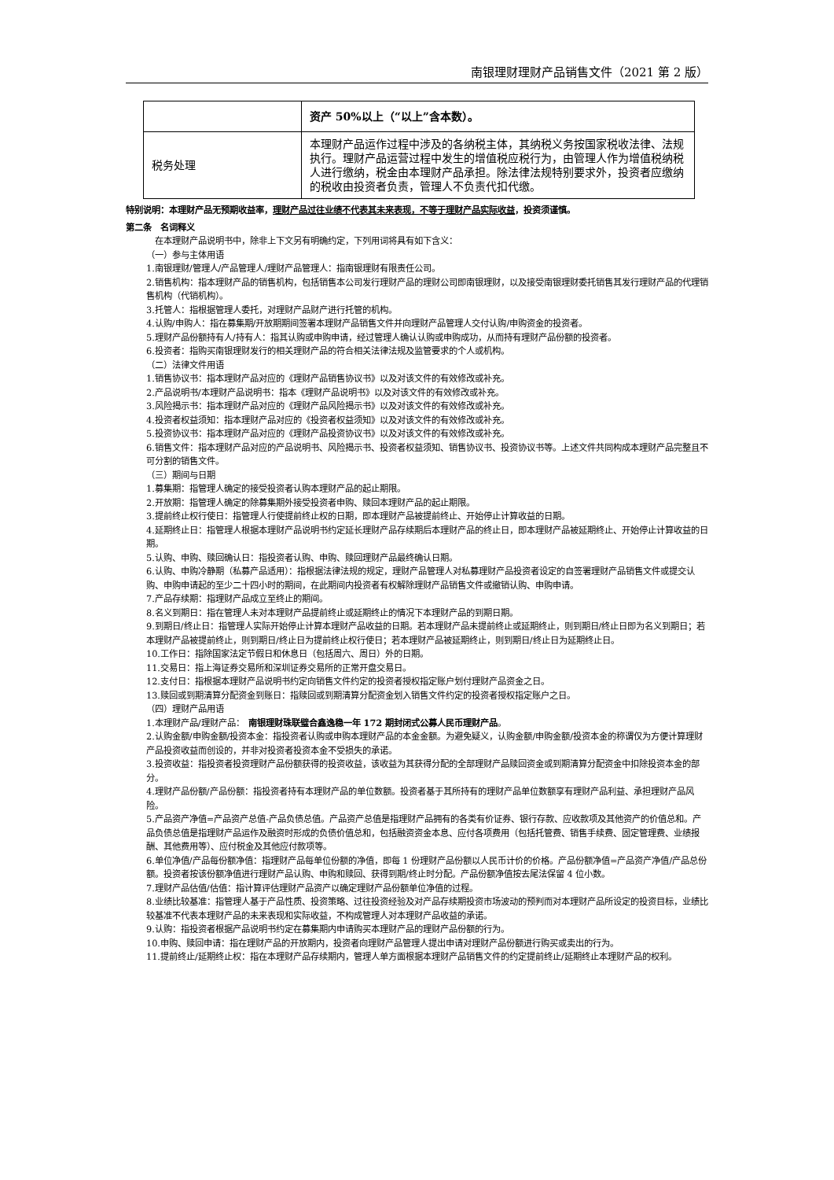南银理财理财产品销售文件（2021 第 2 版）
| | 资产 50%以上（“以上”含本数）。 |
| 税务处理 | 本理财产品运作过程中涉及的各纳税主体，其纳税义务按国家税收法律、法规执行。理财产品运营过程中发生的增值税应税行为，由管理人作为增值税纳税人进行缴纳，税金由本理财产品承担。除法律法规特别要求外，投资者应缴纳的税收由投资者负责，管理人不负责代扣代缴。 |
特别说明：本理财产品无预期收益率，理财产品过往业绩不代表其未来表现，不等于理财产品实际收益，投资须谨慎。
第二条　名词释义
　在本理财产品说明书中，除非上下文另有明确约定，下列用词将具有如下含义：
（一）参与主体用语
1.南银理财/管理人/产品管理人/理财产品管理人：指南银理财有限责任公司。
2.销售机构：指本理财产品的销售机构，包括销售本公司发行理财产品的理财公司即南银理财，以及接受南银理财委托销售其发行理财产品的代理销售机构（代销机构）。
3.托管人：指根据管理人委托，对理财产品财产进行托管的机构。
4.认购/申购人：指在募集期/开放期期间签署本理财产品销售文件并向理财产品管理人交付认购/申购资金的投资者。
5.理财产品份额持有人/持有人：指其认购或申购申请，经过管理人确认认购或申购成功，从而持有理财产品份额的投资者。
6.投资者：指购买南银理财发行的相关理财产品的符合相关法律法规及监管要求的个人或机构。
（二）法律文件用语
1.销售协议书：指本理财产品对应的《理财产品销售协议书》以及对该文件的有效修改或补充。
2.产品说明书/本理财产品说明书：指本《理财产品说明书》以及对该文件的有效修改或补充。
3.风险揭示书：指本理财产品对应的《理财产品风险揭示书》以及对该文件的有效修改或补充。
4.投资者权益须知：指本理财产品对应的《投资者权益须知》以及对该文件的有效修改或补充。
5.投资协议书：指本理财产品对应的《理财产品投资协议书》以及对该文件的有效修改或补充。
6.销售文件：指本理财产品对应的产品说明书、风险揭示书、投资者权益须知、销售协议书、投资协议书等。上述文件共同构成本理财产品完整且不可分割的销售文件。
（三）期间与日期
1.募集期：指管理人确定的接受投资者认购本理财产品的起止期限。
2.开放期：指管理人确定的除募集期外接受投资者申购、赎回本理财产品的起止期限。
3.提前终止权行使日：指管理人行使提前终止权的日期，即本理财产品被提前终止、开始停止计算收益的日期。
4.延期终止日：指管理人根据本理财产品说明书约定延长理财产品存续期后本理财产品的终止日，即本理财产品被延期终止、开始停止计算收益的日期。
5.认购、申购、赎回确认日：指投资者认购、申购、赎回理财产品最终确认日期。
6.认购、申购冷静期（私募产品适用）：指根据法律法规的规定，理财产品管理人对私募理财产品投资者设定的自签署理财产品销售文件或提交认购、申购申请起的至少二十四小时的期间，在此期间内投资者有权解除理财产品销售文件或撤销认购、申购申请。
7.产品存续期：指理财产品成立至终止的期间。
8.名义到期日：指在管理人未对本理财产品提前终止或延期终止的情况下本理财产品的到期日期。
9.到期日/终止日：指管理人实际开始停止计算本理财产品收益的日期。若本理财产品未提前终止或延期终止，则到期日/终止日即为名义到期日；若本理财产品被提前终止，则到期日/终止日为提前终止权行使日；若本理财产品被延期终止，则到期日/终止日为延期终止日。
10.工作日：指除国家法定节假日和休息日（包括周六、周日）外的日期。
11.交易日：指上海证券交易所和深圳证券交易所的正常开盘交易日。
12.支付日：指根据本理财产品说明书约定向销售文件约定的投资者授权指定账户划付理财产品资金之日。
13.赎回或到期清算分配资金到账日：指赎回或到期清算分配资金划入销售文件约定的投资者授权指定账户之日。
（四）理财产品用语
1.本理财产品/理财产品：　南银理财珠联璧合鑫逸稳一年 172 期封闭式公募人民币理财产品。
2.认购金额/申购金额/投资本金：指投资者认购或申购本理财产品的本金金额。为避免疑义，认购金额/申购金额/投资本金的称谓仅为方便计算理财产品投资收益而创设的，并非对投资者投资本金不受损失的承诺。
3.投资收益：指投资者投资理财产品份额获得的投资收益，该收益为其获得分配的全部理财产品赎回资金或到期清算分配资金中扣除投资本金的部分。
4.理财产品份额/产品份额：指投资者持有本理财产品的单位数额。投资者基于其所持有的理财产品单位数额享有理财产品利益、承担理财产品风险。
5.产品资产净值=产品资产总值-产品负债总值。产品资产总值是指理财产品拥有的各类有价证券、银行存款、应收款项及其他资产的价值总和。产品负债总值是指理财产品运作及融资时形成的负债价值总和，包括融资资金本息、应付各项费用（包括托管费、销售手续费、固定管理费、业绩报酬、其他费用等）、应付税金及其他应付款项等。
6.单位净值/产品每份额净值：指理财产品每单位份额的净值，即每 1 份理财产品份额以人民币计价的价格。产品份额净值=产品资产净值/产品总份额。投资者按该份额净值进行理财产品认购、申购和赎回、获得到期/终止时分配。产品份额净值按去尾法保留 4 位小数。
7.理财产品估值/估值：指计算评估理财产品资产以确定理财产品份额单位净值的过程。
8.业绩比较基准：指管理人基于产品性质、投资策略、过往投资经验及对产品存续期投资市场波动的预判而对本理财产品所设定的投资目标，业绩比较基准不代表本理财产品的未来表现和实际收益，不构成管理人对本理财产品收益的承诺。
9.认购：指投资者根据产品说明书约定在募集期内申请购买本理财产品的理财产品份额的行为。
10.申购、赎回申请：指在理财产品的开放期内，投资者向理财产品管理人提出申请对理财产品份额进行购买或卖出的行为。
11.提前终止/延期终止权：指在本理财产品存续期内，管理人单方面根据本理财产品销售文件的约定提前终止/延期终止本理财产品的权利。